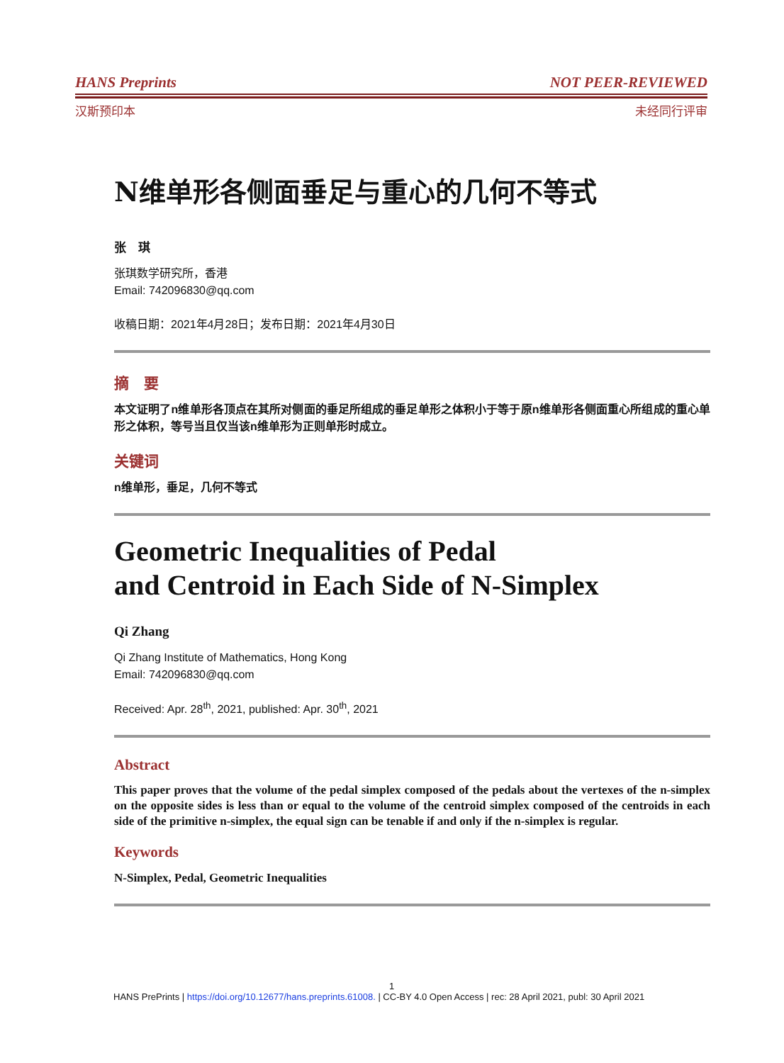HANS Preprints NOT PEER-REVIEWED
汉斯预印本 未经同行评审
N维单形各侧面垂足与重心的几何不等式
张　琪
张琪数学研究所，香港
Email: 742096830@qq.com
收稿日期：2021年4月28日；发布日期：2021年4月30日
摘　要
本文证明了n维单形各顶点在其所对侧面的垂足所组成的垂足单形之体积小于等于原n维单形各侧面重心所组成的重心单形之体积，等号当且仅当该n维单形为正则单形时成立。
关键词
n维单形，垂足，几何不等式
Geometric Inequalities of Pedal
and Centroid in Each Side of N-Simplex
Qi Zhang
Qi Zhang Institute of Mathematics, Hong Kong
Email: 742096830@qq.com
Received: Apr. 28<sup>th</sup>, 2021, published: Apr. 30<sup>th</sup>, 2021
Abstract
This paper proves that the volume of the pedal simplex composed of the pedals about the vertexes of the n-simplex on the opposite sides is less than or equal to the volume of the centroid simplex composed of the centroids in each side of the primitive n-simplex, the equal sign can be tenable if and only if the n-simplex is regular.
Keywords
N-Simplex, Pedal, Geometric Inequalities
1
HANS PrePrints | https://doi.org/10.12677/hans.preprints.61008. | CC-BY 4.0 Open Access | rec: 28 April 2021, publ: 30 April 2021